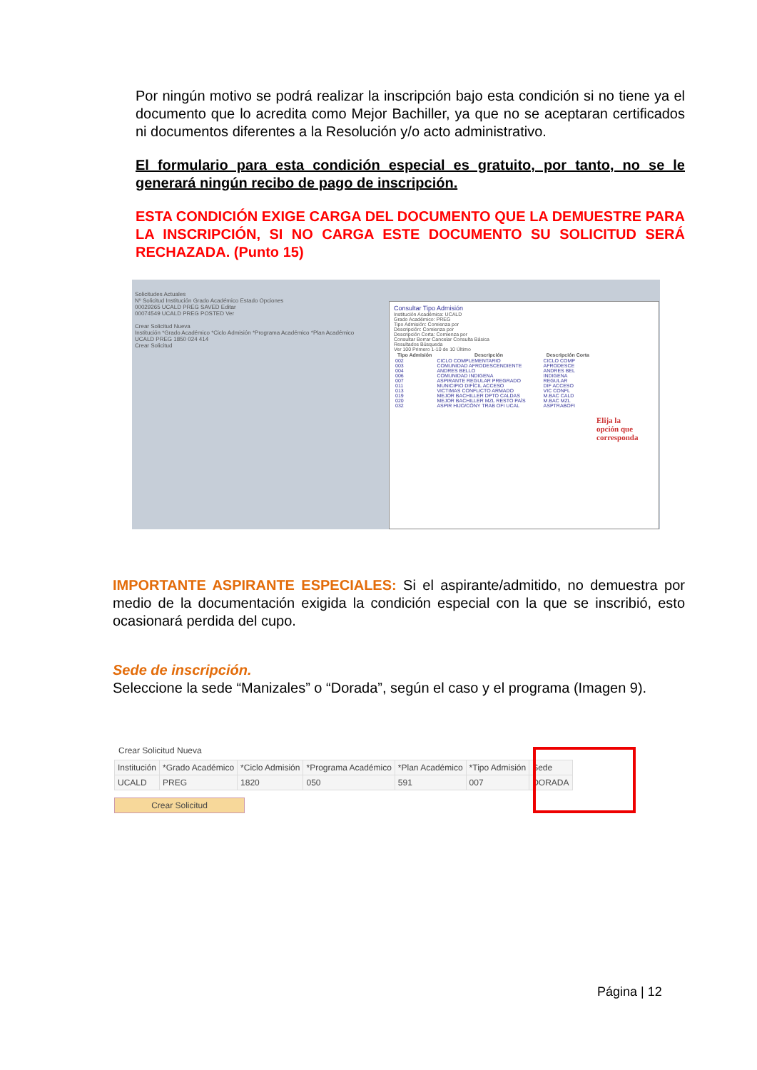Por ningún motivo se podrá realizar la inscripción bajo esta condición si no tiene ya el documento que lo acredita como Mejor Bachiller, ya que no se aceptaran certificados ni documentos diferentes a la Resolución y/o acto administrativo.
El formulario para esta condición especial es gratuito, por tanto, no se le generará ningún recibo de pago de inscripción.
ESTA CONDICIÓN EXIGE CARGA DEL DOCUMENTO QUE LA DEMUESTRE PARA LA INSCRIPCIÓN, SI NO CARGA ESTE DOCUMENTO SU SOLICITUD SERÁ RECHAZADA. (Punto 15)
Solicitudes Actuales
Nº Solicitud Institución Grado Académico Estado Opciones
00029265 UCALD PREG SAVED Editar
00074549 UCALD PREG POSTED Ver
Crear Solicitud Nueva
Institución *Grado Académico *Ciclo Admisión *Programa Académico *Plan Académico
UCALD PREG 1850 024 414
Crear Solicitud
Consultar Tipo Admisión
Institución Académica: UCALD
Grado Académico: PREG
Tipo Admisión: Comienza por
Descripción: Comienza por
Descripción Corta: Comienza por
Consultar Borrar Cancelar Consulta Básica
Resultados Búsqueda
Ver 100 Primero 1-10 de 10 Último
| Tipo Admisión | Descripción | Descripción Corta |
| --- | --- | --- |
| 002 | CICLO COMPLEMENTARIO | CICLO COMP |
| 003 | COMUNIDAD AFRODESCENDIENTE | AFRODESCE |
| 004 | ANDRES BELLO | ANDRES BEL |
| 006 | COMUNIDAD INDIGENA | INDIGENA |
| 007 | ASPIRANTE REGULAR PREGRADO | REGULAR |
| 011 | MUNICIPIO DIFÍCIL ACCESO | DIF ACCESO |
| 013 | VICTIMAS CONFLICTO ARMADO | VIC CONFL |
| 019 | MEJOR BACHILLER DPTO CALDAS | M.BAC CALD |
| 020 | MEJOR BACHILLER MZL RESTO PAÍS | M.BAC MZL |
| 032 | ASPIR HIJO/CÓNY TRAB OFI UCAL | ASPTRABOFI |
Elija la
opción que
corresponda
IMPORTANTE ASPIRANTE ESPECIALES: Si el aspirante/admitido, no demuestra por medio de la documentación exigida la condición especial con la que se inscribió, esto ocasionará perdida del cupo.
Sede de inscripción.
Seleccione la sede “Manizales” o “Dorada”, según el caso y el programa (Imagen 9).
Crear Solicitud Nueva
| Institución | *Grado Académico | *Ciclo Admisión | *Programa Académico | *Plan Académico | *Tipo Admisión | Sede |
| --- | --- | --- | --- | --- | --- | --- |
| UCALD | PREG | 1820 | 050 | 591 | 007 | DORADA |
Crear Solicitud
Página | 12